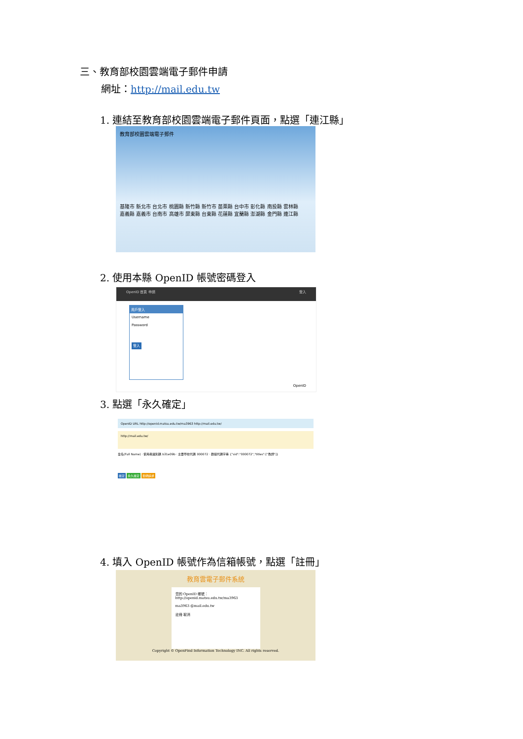三、教育部校園雲端電子郵件申請
網址：http://mail.edu.tw
1. 連結至教育部校園雲端電子郵件頁面，點選「連江縣」
教育部校園雲端電子郵件
基隆市 新北市 台北市 桃園縣 新竹縣 新竹市 苗栗縣 台中市 彰化縣 南投縣 雲林縣
嘉義縣 嘉義市 台南市 高雄市 屏東縣 台東縣 花蓮縣 宜蘭縣 澎湖縣 金門縣 連江縣
2. 使用本縣 OpenID 帳號密碼登入
OpenID 首頁 申請 登入
用戶登入
Username
Password
登入
OpenID
3. 點選「永久確定」
OpenID URL http://openid.matsu.edu.tw/ma3963 http://mail.edu.tw/
http://mail.edu.tw/
全名(Full Name) · 使用者識別碼 b31e09b · 主要學校代碼 000072 · 群組代碼字串 {"sid":"000072","titles":["教師"]}
確定 永久確定 拒絕請求
4. 填入 OpenID 帳號作為信箱帳號，點選「註冊」
教育雲電子郵件系統
您的 OpenID 帳號：http://openid.matsu.edu.tw/ma3963
ma3963 @mail.edu.tw
註冊 取消
Copyright © OpenFind Information Technology INC. All rights reserved.